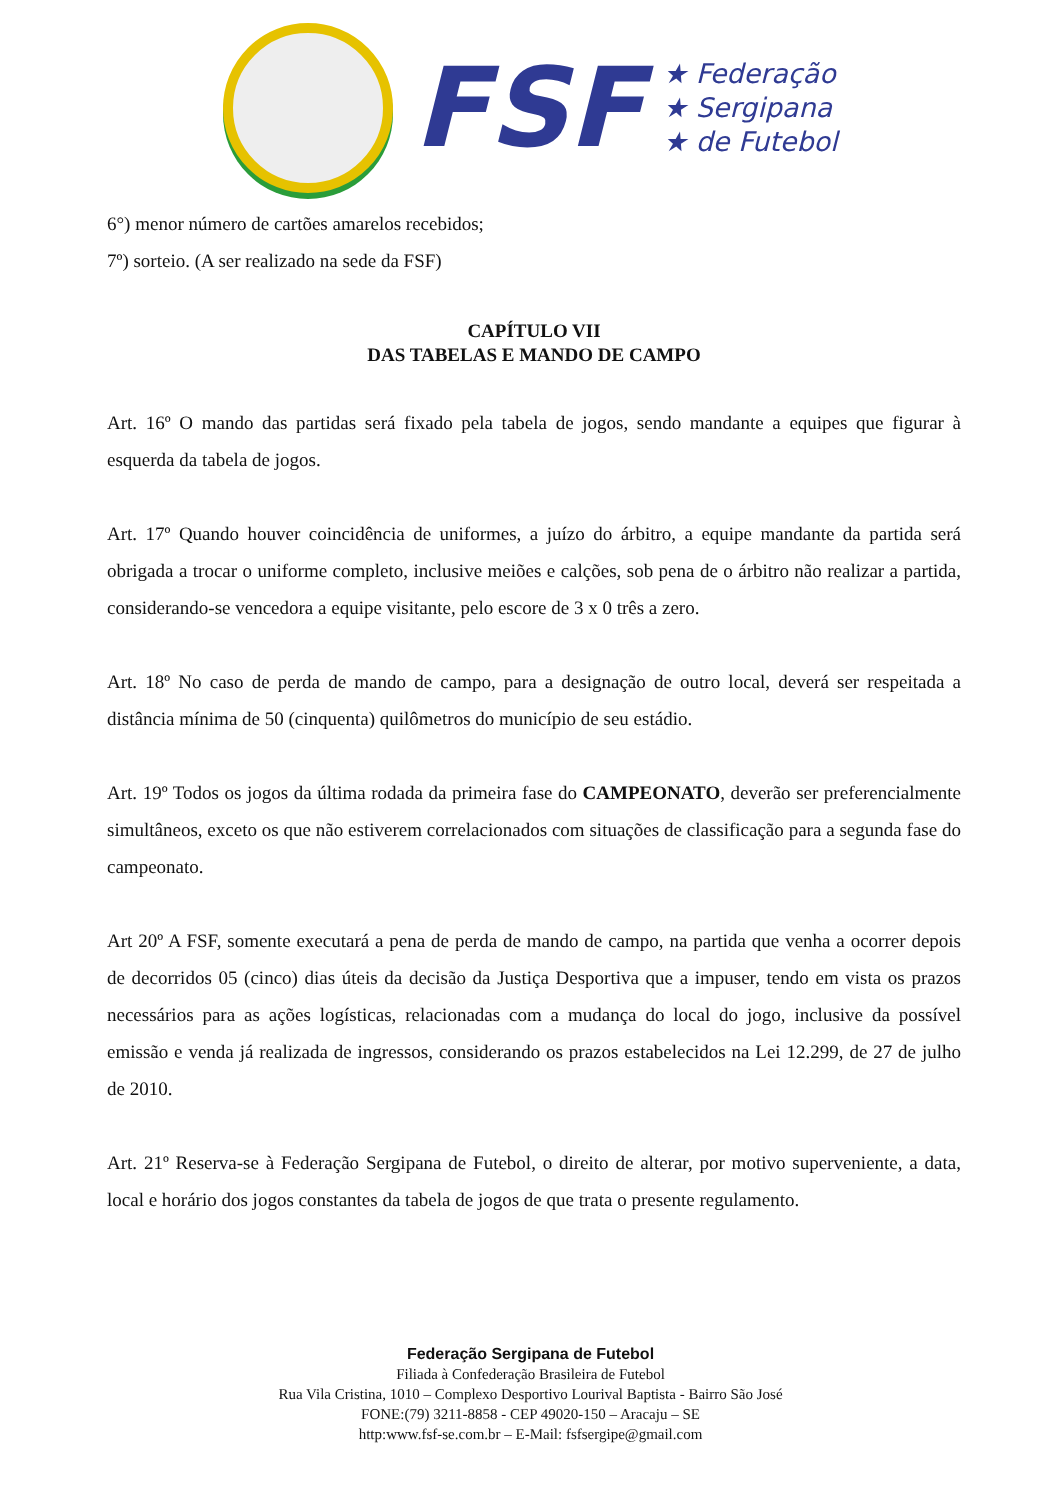FSF
★ Federação
★ Sergipana
★ de Futebol
6°) menor número de cartões amarelos recebidos;
7º) sorteio. (A ser realizado na sede da FSF)
CAPÍTULO VII
DAS TABELAS E MANDO DE CAMPO
Art. 16º O mando das partidas será fixado pela tabela de jogos, sendo mandante a equipes que figurar à esquerda da tabela de jogos.
Art. 17º Quando houver coincidência de uniformes, a juízo do árbitro, a equipe mandante da partida será obrigada a trocar o uniforme completo, inclusive meiões e calções, sob pena de o árbitro não realizar a partida, considerando-se vencedora a equipe visitante, pelo escore de 3 x 0 três a zero.
Art. 18º No caso de perda de mando de campo, para a designação de outro local, deverá ser respeitada a distância mínima de 50 (cinquenta) quilômetros do município de seu estádio.
Art. 19º Todos os jogos da última rodada da primeira fase do CAMPEONATO, deverão ser preferencialmente simultâneos, exceto os que não estiverem correlacionados com situações de classificação para a segunda fase do campeonato.
Art 20º A FSF, somente executará a pena de perda de mando de campo, na partida que venha a ocorrer depois de decorridos 05 (cinco) dias úteis da decisão da Justiça Desportiva que a impuser, tendo em vista os prazos necessários para as ações logísticas, relacionadas com a mudança do local do jogo, inclusive da possível emissão e venda já realizada de ingressos, considerando os prazos estabelecidos na Lei 12.299, de 27 de julho de 2010.
Art. 21º Reserva-se à Federação Sergipana de Futebol, o direito de alterar, por motivo superveniente, a data, local e horário dos jogos constantes da tabela de jogos de que trata o presente regulamento.
Federação Sergipana de Futebol
Filiada à Confederação Brasileira de Futebol
Rua Vila Cristina, 1010 – Complexo Desportivo Lourival Baptista - Bairro São José
FONE:(79) 3211-8858 - CEP 49020-150 – Aracaju – SE
http:www.fsf-se.com.br – E-Mail: fsfsergipe@gmail.com